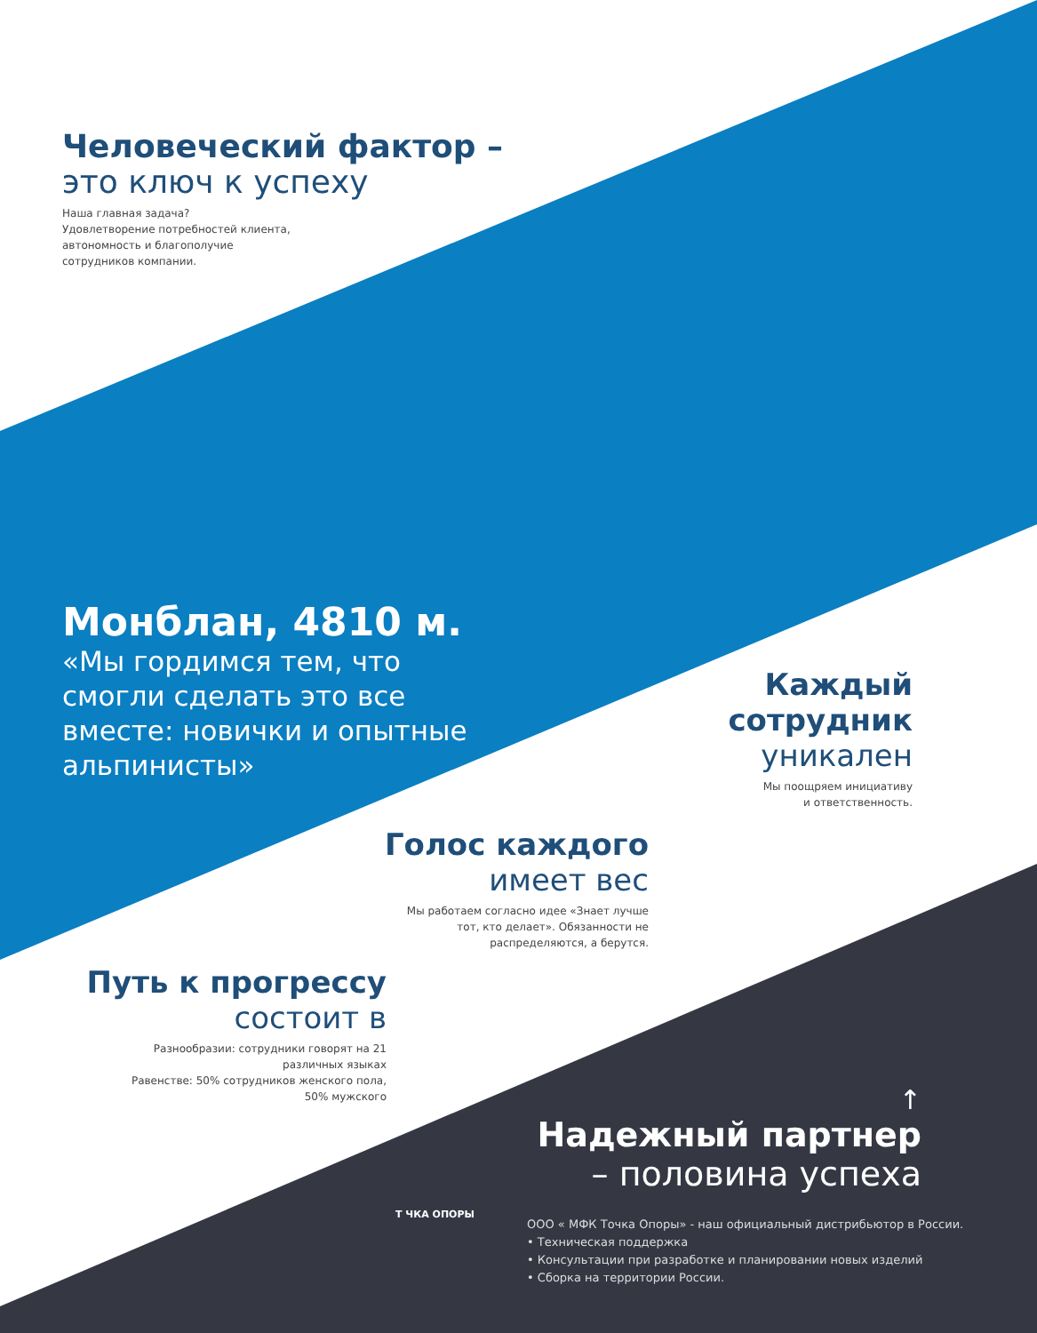Человеческий фактор –
это ключ к успеху
Наша главная задача?
Удовлетворение потребностей клиента,
автономность и благополучие
сотрудников компании.
Монблан, 4810 м.
«Мы гордимся тем, что
смогли сделать это все
вместе: новички и опытные
альпинисты»
Каждый
сотрудник
уникален
Мы поощряем инициативу
и ответственность.
Голос каждого
имеет вес
Мы работаем согласно идее «Знает лучше
тот, кто делает». Обязанности не
распределяются, а берутся.
Путь к прогрессу
состоит в
Разнообразии: сотрудники говорят на 21
различных языках
Равенстве: 50% сотрудников женского пола,
50% мужского
↑
Надежный партнер
– половина успеха
Т ЧКА ОПОРЫ
ООО « МФК Точка Опоры» - наш официальный дистрибьютор в России.
• Техническая поддержка
• Консультации при разработке и планировании новых изделий
• Сборка на территории России.